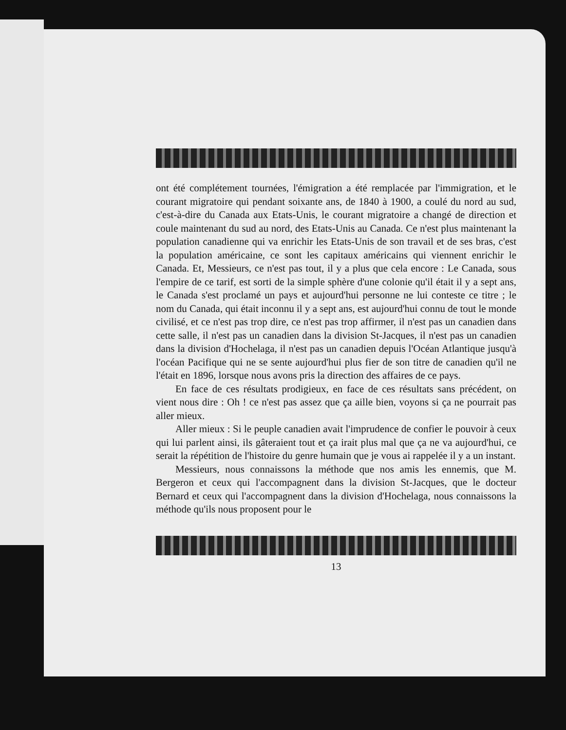ont été complétement tournées, l'émigration a été remplacée par l'immigration, et le courant migratoire qui pendant soixante ans, de 1840 à 1900, a coulé du nord au sud, c'est-à-dire du Canada aux Etats-Unis, le courant migratoire a changé de direction et coule maintenant du sud au nord, des Etats-Unis au Canada. Ce n'est plus maintenant la population canadienne qui va enrichir les Etats-Unis de son travail et de ses bras, c'est la population américaine, ce sont les capitaux américains qui viennent enrichir le Canada. Et, Messieurs, ce n'est pas tout, il y a plus que cela encore : Le Canada, sous l'empire de ce tarif, est sorti de la simple sphère d'une colonie qu'il était il y a sept ans, le Canada s'est proclamé un pays et aujourd'hui personne ne lui conteste ce titre ; le nom du Canada, qui était inconnu il y a sept ans, est aujourd'hui connu de tout le monde civilisé, et ce n'est pas trop dire, ce n'est pas trop affirmer, il n'est pas un canadien dans cette salle, il n'est pas un canadien dans la division St-Jacques, il n'est pas un canadien dans la division d'Hochelaga, il n'est pas un canadien depuis l'Océan Atlantique jusqu'à l'océan Pacifique qui ne se sente aujourd'hui plus fier de son titre de canadien qu'il ne l'était en 1896, lorsque nous avons pris la direction des affaires de ce pays.
En face de ces résultats prodigieux, en face de ces résultats sans précédent, on vient nous dire : Oh ! ce n'est pas assez que ça aille bien, voyons si ça ne pourrait pas aller mieux.
Aller mieux : Si le peuple canadien avait l'imprudence de confier le pouvoir à ceux qui lui parlent ainsi, ils gâteraient tout et ça irait plus mal que ça ne va aujourd'hui, ce serait la répétition de l'histoire du genre humain que je vous ai rappelée il y a un instant.
Messieurs, nous connaissons la méthode que nos amis les ennemis, que M. Bergeron et ceux qui l'accompagnent dans la division St-Jacques, que le docteur Bernard et ceux qui l'accompagnent dans la division d'Hochelaga, nous connaissons la méthode qu'ils nous proposent pour le
13